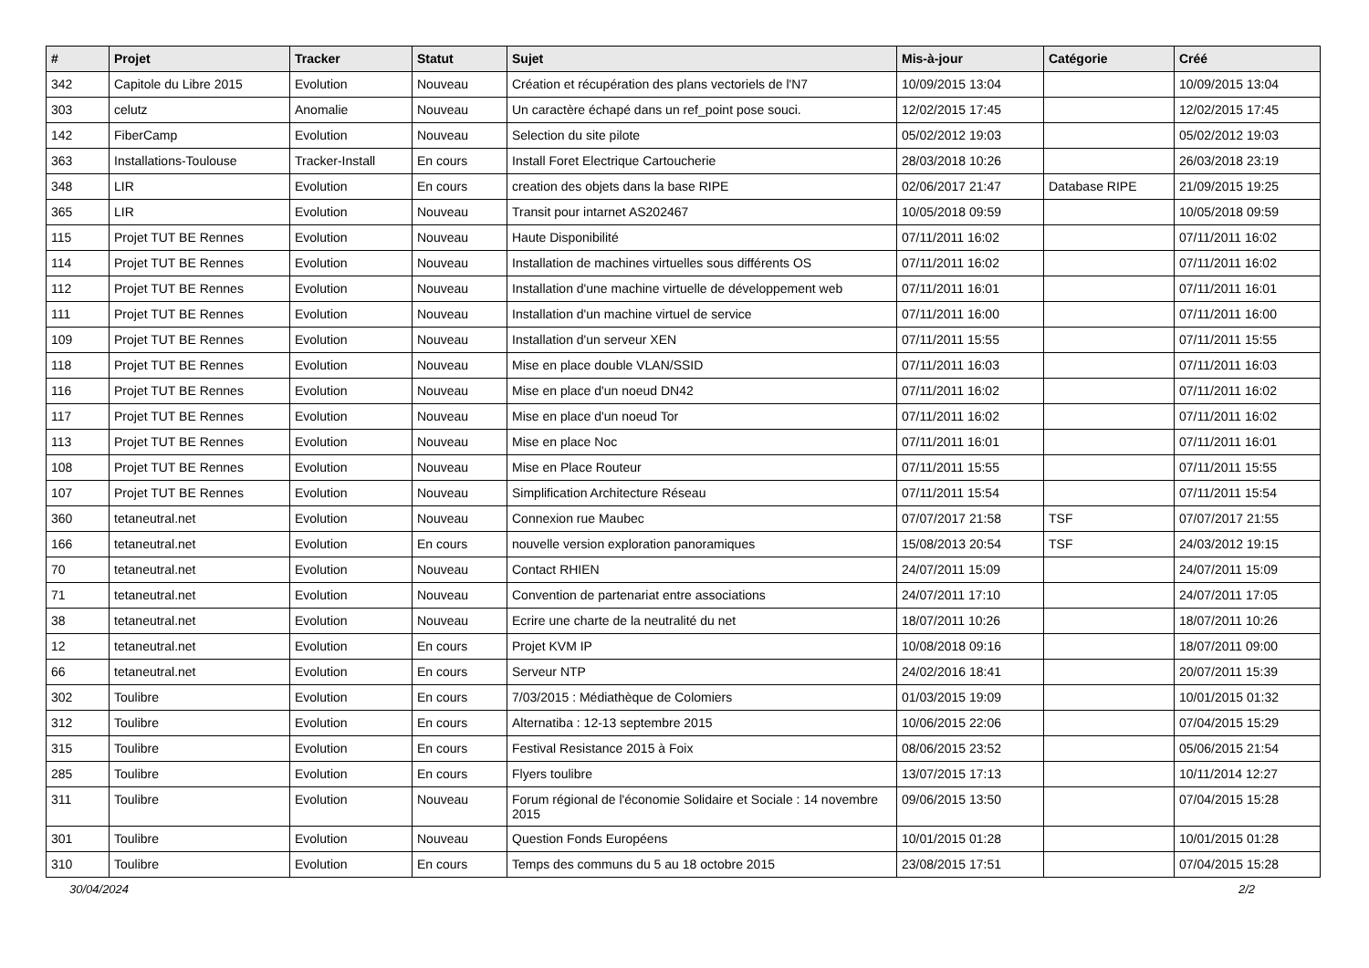| # | Projet | Tracker | Statut | Sujet | Mis-à-jour | Catégorie | Créé |
| --- | --- | --- | --- | --- | --- | --- | --- |
| 342 | Capitole du Libre 2015 | Evolution | Nouveau | Création et récupération des plans vectoriels de l'N7 | 10/09/2015 13:04 | | 10/09/2015 13:04 |
| 303 | celutz | Anomalie | Nouveau | Un caractère échapé dans un ref_point pose souci. | 12/02/2015 17:45 | | 12/02/2015 17:45 |
| 142 | FiberCamp | Evolution | Nouveau | Selection du site pilote | 05/02/2012 19:03 | | 05/02/2012 19:03 |
| 363 | Installations-Toulouse | Tracker-Install | En cours | Install Foret Electrique Cartoucherie | 28/03/2018 10:26 | | 26/03/2018 23:19 |
| 348 | LIR | Evolution | En cours | creation des objets dans la base RIPE | 02/06/2017 21:47 | Database RIPE | 21/09/2015 19:25 |
| 365 | LIR | Evolution | Nouveau | Transit pour intarnet AS202467 | 10/05/2018 09:59 | | 10/05/2018 09:59 |
| 115 | Projet TUT BE Rennes | Evolution | Nouveau | Haute Disponibilité | 07/11/2011 16:02 | | 07/11/2011 16:02 |
| 114 | Projet TUT BE Rennes | Evolution | Nouveau | Installation de machines virtuelles sous différents OS | 07/11/2011 16:02 | | 07/11/2011 16:02 |
| 112 | Projet TUT BE Rennes | Evolution | Nouveau | Installation d'une machine virtuelle de développement web | 07/11/2011 16:01 | | 07/11/2011 16:01 |
| 111 | Projet TUT BE Rennes | Evolution | Nouveau | Installation d'un machine virtuel de service | 07/11/2011 16:00 | | 07/11/2011 16:00 |
| 109 | Projet TUT BE Rennes | Evolution | Nouveau | Installation d'un serveur XEN | 07/11/2011 15:55 | | 07/11/2011 15:55 |
| 118 | Projet TUT BE Rennes | Evolution | Nouveau | Mise en place double VLAN/SSID | 07/11/2011 16:03 | | 07/11/2011 16:03 |
| 116 | Projet TUT BE Rennes | Evolution | Nouveau | Mise en place d'un noeud DN42 | 07/11/2011 16:02 | | 07/11/2011 16:02 |
| 117 | Projet TUT BE Rennes | Evolution | Nouveau | Mise en place d'un noeud Tor | 07/11/2011 16:02 | | 07/11/2011 16:02 |
| 113 | Projet TUT BE Rennes | Evolution | Nouveau | Mise en place Noc | 07/11/2011 16:01 | | 07/11/2011 16:01 |
| 108 | Projet TUT BE Rennes | Evolution | Nouveau | Mise en Place Routeur | 07/11/2011 15:55 | | 07/11/2011 15:55 |
| 107 | Projet TUT BE Rennes | Evolution | Nouveau | Simplification Architecture Réseau | 07/11/2011 15:54 | | 07/11/2011 15:54 |
| 360 | tetaneutral.net | Evolution | Nouveau | Connexion rue Maubec | 07/07/2017 21:58 | TSF | 07/07/2017 21:55 |
| 166 | tetaneutral.net | Evolution | En cours | nouvelle version exploration panoramiques | 15/08/2013 20:54 | TSF | 24/03/2012 19:15 |
| 70 | tetaneutral.net | Evolution | Nouveau | Contact RHIEN | 24/07/2011 15:09 | | 24/07/2011 15:09 |
| 71 | tetaneutral.net | Evolution | Nouveau | Convention de partenariat entre associations | 24/07/2011 17:10 | | 24/07/2011 17:05 |
| 38 | tetaneutral.net | Evolution | Nouveau | Ecrire une charte de la neutralité du net | 18/07/2011 10:26 | | 18/07/2011 10:26 |
| 12 | tetaneutral.net | Evolution | En cours | Projet KVM IP | 10/08/2018 09:16 | | 18/07/2011 09:00 |
| 66 | tetaneutral.net | Evolution | En cours | Serveur NTP | 24/02/2016 18:41 | | 20/07/2011 15:39 |
| 302 | Toulibre | Evolution | En cours | 7/03/2015 : Médiathèque de Colomiers | 01/03/2015 19:09 | | 10/01/2015 01:32 |
| 312 | Toulibre | Evolution | En cours | Alternatiba : 12-13 septembre 2015 | 10/06/2015 22:06 | | 07/04/2015 15:29 |
| 315 | Toulibre | Evolution | En cours | Festival Resistance 2015 à Foix | 08/06/2015 23:52 | | 05/06/2015 21:54 |
| 285 | Toulibre | Evolution | En cours | Flyers toulibre | 13/07/2015 17:13 | | 10/11/2014 12:27 |
| 311 | Toulibre | Evolution | Nouveau | Forum régional de l'économie Solidaire et Sociale : 14 novembre 2015 | 09/06/2015 13:50 | | 07/04/2015 15:28 |
| 301 | Toulibre | Evolution | Nouveau | Question Fonds Européens | 10/01/2015 01:28 | | 10/01/2015 01:28 |
| 310 | Toulibre | Evolution | En cours | Temps des communs du 5 au 18 octobre 2015 | 23/08/2015 17:51 | | 07/04/2015 15:28 |
30/04/2024 2/2